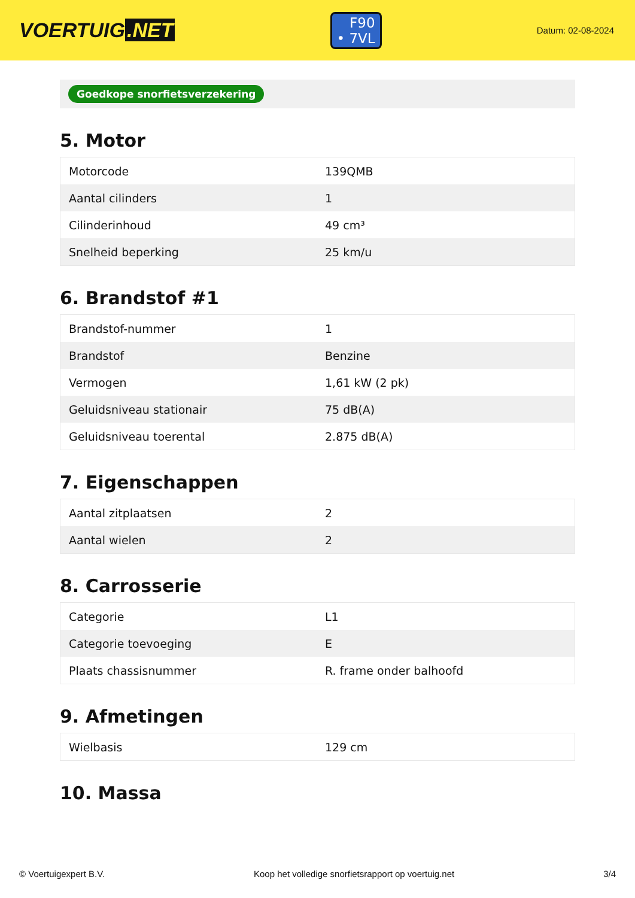VOERTUIG.NET
F90
• 7VL
Datum: 02-08-2024
Goedkope snorfietsverzekering
5. Motor
| Motorcode | 139QMB |
| Aantal cilinders | 1 |
| Cilinderinhoud | 49 cm³ |
| Snelheid beperking | 25 km/u |
6. Brandstof #1
| Brandstof-nummer | 1 |
| Brandstof | Benzine |
| Vermogen | 1,61 kW (2 pk) |
| Geluidsniveau stationair | 75 dB(A) |
| Geluidsniveau toerental | 2.875 dB(A) |
7. Eigenschappen
| Aantal zitplaatsen | 2 |
| Aantal wielen | 2 |
8. Carrosserie
| Categorie | L1 |
| Categorie toevoeging | E |
| Plaats chassisnummer | R. frame onder balhoofd |
9. Afmetingen
| Wielbasis | 129 cm |
10. Massa
© Voertuigexpert B.V. Koop het volledige snorfietsrapport op voertuig.net 3/4